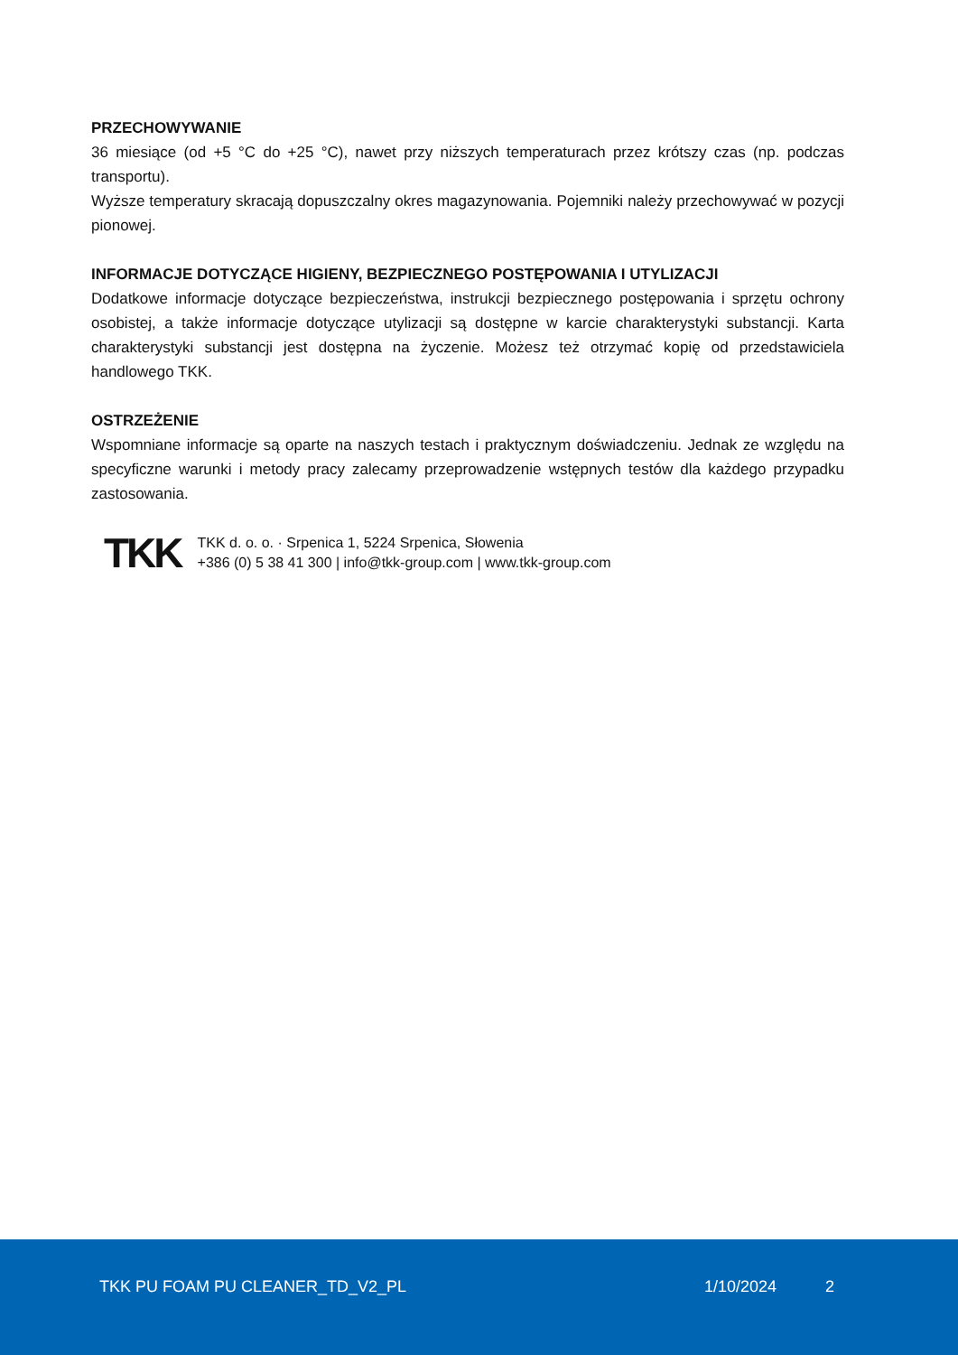PRZECHOWYWANIE
36 miesiące (od +5 °C do +25 °C), nawet przy niższych temperaturach przez krótszy czas (np. podczas transportu).
Wyższe temperatury skracają dopuszczalny okres magazynowania. Pojemniki należy przechowywać w pozycji pionowej.
INFORMACJE DOTYCZĄCE HIGIENY, BEZPIECZNEGO POSTĘPOWANIA I UTYLIZACJI
Dodatkowe informacje dotyczące bezpieczeństwa, instrukcji bezpiecznego postępowania i sprzętu ochrony osobistej, a także informacje dotyczące utylizacji są dostępne w karcie charakterystyki substancji. Karta charakterystyki substancji jest dostępna na życzenie. Możesz też otrzymać kopię od przedstawiciela handlowego TKK.
OSTRZEŻENIE
Wspomniane informacje są oparte na naszych testach i praktycznym doświadczeniu. Jednak ze względu na specyficzne warunki i metody pracy zalecamy przeprowadzenie wstępnych testów dla każdego przypadku zastosowania.
TKK
TKK d. o. o. · Srpenica 1, 5224 Srpenica, Słowenia
+386 (0) 5 38 41 300 | info@tkk-group.com | www.tkk-group.com
TKK PU FOAM PU CLEANER_TD_V2_PL 1/10/2024 2